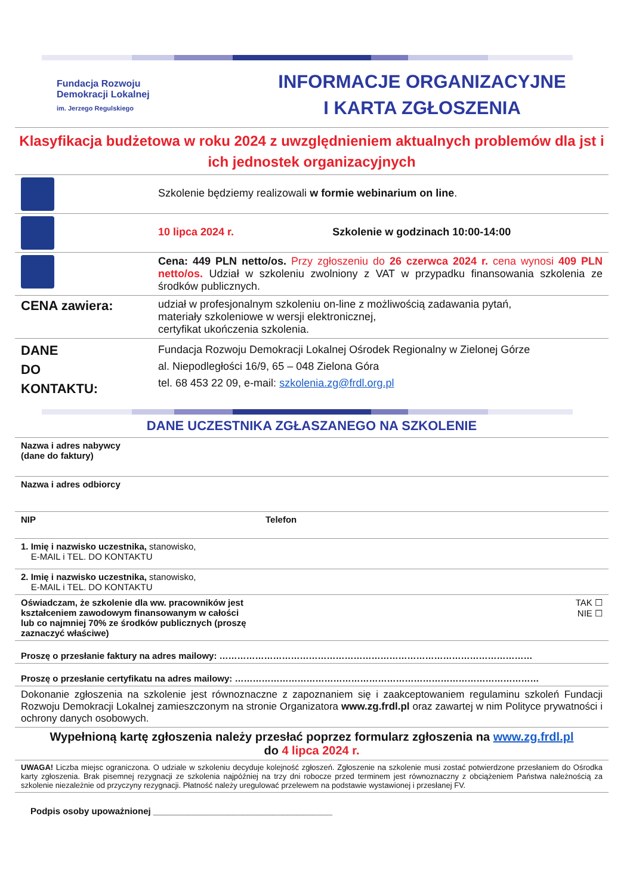Fundacja Rozwoju
Demokracji Lokalnej
im. Jerzego Regulskiego
INFORMACJE ORGANIZACYJNE
I KARTA ZGŁOSZENIA
Klasyfikacja budżetowa w roku 2024 z uwzględnieniem aktualnych problemów dla jst i ich jednostek organizacyjnych
| | Szkolenie będziemy realizowali w formie webinarium on line . |
| | 10 lipca 2024 r. Szkolenie w godzinach 10:00-14:00 |
| | Cena: 449 PLN netto/os. Przy zgłoszeniu do 26 czerwca 2024 r. cena wynosi 409 PLN netto/os. Udział w szkoleniu zwolniony z VAT w przypadku finansowania szkolenia ze środków publicznych. |
| CENA zawiera: | udział w profesjonalnym szkoleniu on-line z możliwością zadawania pytań, materiały szkoleniowe w wersji elektronicznej, certyfikat ukończenia szkolenia. |
| DANE DO KONTAKTU: | Fundacja Rozwoju Demokracji Lokalnej Ośrodek Regionalny w Zielonej Górze al. Niepodległości 16/9, 65 – 048 Zielona Góra tel. 68 453 22 09, e-mail: szkolenia.zg@frdl.org.pl |
DANE UCZESTNIKA ZGŁASZANEGO NA SZKOLENIE
| Nazwa i adres nabywcy (dane do faktury) | |
| Nazwa i adres odbiorcy | |
| NIP | Telefon |
| 1. Imię i nazwisko uczestnika, stanowisko, E-MAIL i TEL. DO KONTAKTU | |
| 2. Imię i nazwisko uczestnika, stanowisko, E-MAIL i TEL. DO KONTAKTU | |
| Oświadczam, że szkolenie dla ww. pracowników jest kształceniem zawodowym finansowanym w całości lub co najmniej 70% ze środków publicznych (proszę zaznaczyć właściwe) | TAK ☐ NIE ☐ |
| Proszę o przesłanie faktury na adres mailowy: …………………………………………………………………………………………… | |
| Proszę o przesłanie certyfikatu na adres mailowy: ………………………………………………………………………………………… | |
| Dokonanie zgłoszenia na szkolenie jest równoznaczne z zapoznaniem się i zaakceptowaniem regulaminu szkoleń Fundacji Rozwoju Demokracji Lokalnej zamieszczonym na stronie Organizatora www.zg.frdl.pl oraz zawartej w nim Polityce prywatności i ochrony danych osobowych. | |
| Wypełnioną kartę zgłoszenia należy przesłać poprzez formularz zgłoszenia na www.zg.frdl.pl do 4 lipca 2024 r. | |
| UWAGA! Liczba miejsc ograniczona. O udziale w szkoleniu decyduje kolejność zgłoszeń. Zgłoszenie na szkolenie musi zostać potwierdzone przesłaniem do Ośrodka karty zgłoszenia. Brak pisemnej rezygnacji ze szkolenia najpóźniej na trzy dni robocze przed terminem jest równoznaczny z obciążeniem Państwa należnością za szkolenie niezależnie od przyczyny rezygnacji. Płatność należy uregulować przelewem na podstawie wystawionej i przesłanej FV. | |
| Podpis osoby upoważnionej ____________________________________ | |